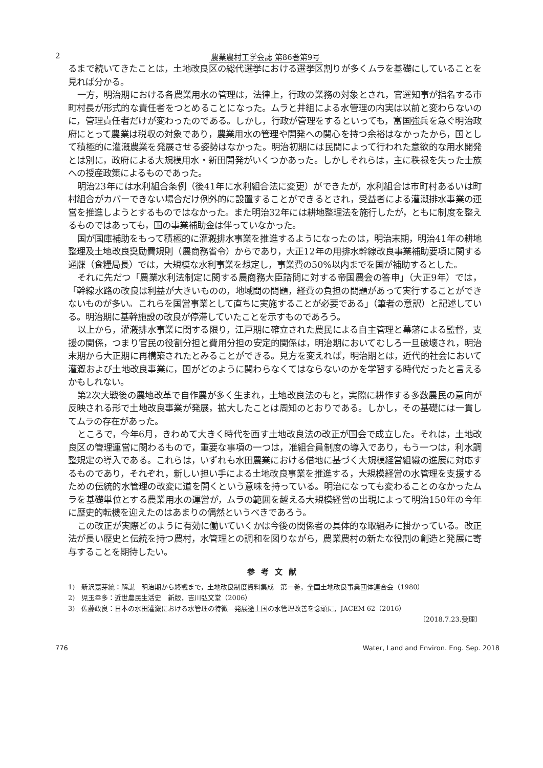2 農業農村工学会誌 第86巻第9号
るまで続いてきたことは，土地改良区の総代選挙における選挙区割りが多くムラを基礎にしていることを見れば分かる。
一方，明治期における各農業用水の管理は，法律上，行政の業務の対象とされ，官選知事が指名する市町村長が形式的な責任者をつとめることになった。ムラと井組による水管理の内実は以前と変わらないのに，管理責任者だけが変わったのである。しかし，行政が管理をするといっても，富国強兵を急ぐ明治政府にとって農業は税収の対象であり，農業用水の管理や開発への関心を持つ余裕はなかったから，国として積極的に灌漑農業を発展させる姿勢はなかった。明治初期には民間によって行われた意欲的な用水開発とは別に，政府による大規模用水・新田開発がいくつかあった。しかしそれらは，主に秩禄を失った士族への授産政策によるものであった。
明治23年には水利組合条例（後41年に水利組合法に変更）ができたが，水利組合は市町村あるいは町村組合がカバーできない場合だけ例外的に設置することができるとされ，受益者による灌漑排水事業の運営を推進しようとするものではなかった。また明治32年には耕地整理法を施行したが，ともに制度を整えるものではあっても，国の事業補助金は伴っていなかった。
国が国庫補助をもって積極的に灌漑排水事業を推進するようになったのは，明治末期，明治41年の耕地整理及土地改良奨励費規則（農商務省令）からであり，大正12年の用排水幹線改良事業補助要項に関する通牒（食糧局長）では，大規模な水利事業を想定し，事業費の50%以内までを国が補助するとした。
それに先だつ「農業水利法制定に関する農商務大臣諮問に対する帝国農会の答申」（大正9年）では，「幹線水路の改良は利益が大きいものの，地域間の問題，経費の負担の問題があって実行することができないものが多い。これらを国営事業として直ちに実施することが必要である」（筆者の意訳）と記述している。明治期に基幹施設の改良が停滞していたことを示すものであろう。
以上から，灌漑排水事業に関する限り，江戸期に確立された農民による自主管理と幕藩による監督，支援の関係，つまり官民の役割分担と費用分担の安定的関係は，明治期においてむしろ一旦破壊され，明治末期から大正期に再構築されたとみることができる。見方を変えれば，明治期とは，近代的社会において灌漑および土地改良事業に，国がどのように関わらなくてはならないのかを学習する時代だったと言えるかもしれない。
第2次大戦後の農地改革で自作農が多く生まれ，土地改良法のもと，実際に耕作する多数農民の意向が反映される形で土地改良事業が発展，拡大したことは周知のとおりである。しかし，その基礎には一貫してムラの存在があった。
ところで，今年6月，きわめて大きく時代を画す土地改良法の改正が国会で成立した。それは，土地改良区の管理運営に関わるもので，重要な事項の一つは，准組合員制度の導入であり，もう一つは，利水調整規定の導入である。これらは，いずれも水田農業における借地に基づく大規模経営組織の進展に対応するものであり，それぞれ，新しい担い手による土地改良事業を推進する，大規模経営の水管理を支援するための伝統的水管理の改変に道を開くという意味を持っている。明治になっても変わることのなかったムラを基礎単位とする農業用水の運営が，ムラの範囲を越える大規模経営の出現によって明治150年の今年に歴史的転機を迎えたのはあまりの偶然というべきであろう。
この改正が実際どのように有効に働いていくかは今後の関係者の具体的な取組みに掛かっている。改正法が長い歴史と伝統を持つ農村，水管理との調和を図りながら，農業農村の新たな役割の創造と発展に寄与することを期待したい。
参考文献
1)　新沢嘉芽統：解説　明治期から終戦まで，土地改良制度資料集成　第一巻，全国土地改良事業団体連合会（1980）
2)　児玉幸多：近世農民生活史　新版，吉川弘文堂（2006）
3)　佐藤政良：日本の水田灌漑における水管理の特徴―発展途上国の水管理改善を念頭に，JACEM 62（2016）
〔2018.7.23.受理〕
776 Water, Land and Environ. Eng. Sep. 2018